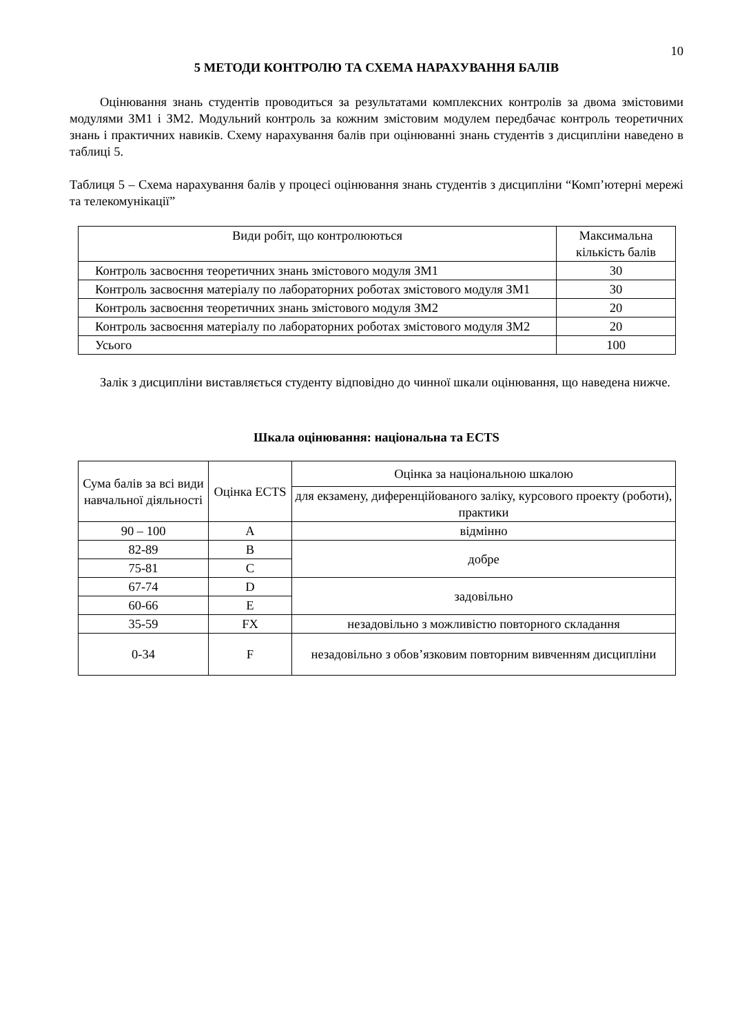10
5 МЕТОДИ КОНТРОЛЮ ТА СХЕМА НАРАХУВАННЯ БАЛІВ
Оцінювання знань студентів проводиться за результатами комплексних контролів за двома змістовими модулями ЗМ1 і ЗМ2. Модульний контроль за кожним змістовим модулем передбачає контроль теоретичних знань і практичних навиків. Схему нарахування балів при оцінюванні знань студентів з дисципліни наведено в таблиці 5.
Таблиця 5 – Схема нарахування балів у процесі оцінювання знань студентів з дисципліни “Комп’ютерні мережі та телекомунікації”
| Види робіт, що контролюються | Максимальна кількість балів |
| Контроль засвоєння теоретичних знань змістового модуля ЗМ1 | 30 |
| Контроль засвоєння матеріалу по лабораторних роботах змістового модуля ЗМ1 | 30 |
| Контроль засвоєння теоретичних знань змістового модуля ЗМ2 | 20 |
| Контроль засвоєння матеріалу по лабораторних роботах змістового модуля ЗМ2 | 20 |
| Усього | 100 |
Залік з дисципліни виставляється студенту відповідно до чинної шкали оцінювання, що наведена нижче.
Шкала оцінювання: національна та ECTS
| Сума балів за всі види навчальної діяльності | Оцінка ECTS | Оцінка за національною шкалою |
| | | для екзамену, диференційованого заліку, курсового проекту (роботи), практики |
| 90 – 100 | A | відмінно |
| 82-89 | B | добре |
| 75-81 | C | |
| 67-74 | D | задовільно |
| 60-66 | E | |
| 35-59 | FX | незадовільно з можливістю повторного складання |
| 0-34 | F | незадовільно з обов’язковим повторним вивченням дисципліни |